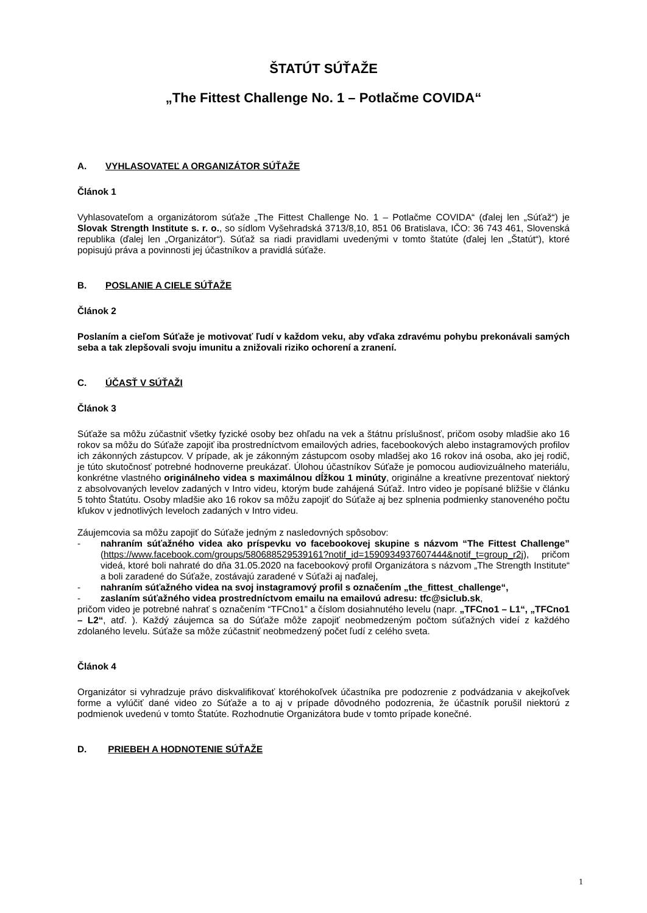ŠTATÚT SÚŤAŽE
„The Fittest Challenge No. 1 – Potlačme COVIDA“
A. VYHLASOVATEĽ A ORGANIZÁTOR SÚŤAŽE
Článok 1
Vyhlasovateľom a organizátorom súťaže „The Fittest Challenge No. 1 – Potlačme COVIDA“ (ďalej len „Súťaž“) je Slovak Strength Institute s. r. o., so sídlom Vyšehradská 3713/8,10, 851 06 Bratislava, IČO: 36 743 461, Slovenská republika (ďalej len „Organizátor“). Súťaž sa riadi pravidlami uvedenými v tomto štatúte (ďalej len „Štatút“), ktoré popisujú práva a povinnosti jej účastníkov a pravidlá súťaže.
B. POSLANIE A CIELE SÚŤAŽE
Článok 2
Poslaním a cieľom Súťaže je motivovať ľudí v každom veku, aby vďaka zdravému pohybu prekonávali samých seba a tak zlepšovali svoju imunitu a znižovali riziko ochorení a zranení.
C. ÚČASŤ V SÚŤAŽI
Článok 3
Súťaže sa môžu zúčastniť všetky fyzické osoby bez ohľadu na vek a štátnu príslušnosť, pričom osoby mladšie ako 16 rokov sa môžu do Súťaže zapojiť iba prostredníctvom emailových adries, facebookových alebo instagramových profilov ich zákonných zástupcov. V prípade, ak je zákonným zástupcom osoby mladšej ako 16 rokov iná osoba, ako jej rodič, je túto skutočnosť potrebné hodnoverne preukázať. Úlohou účastníkov Súťaže je pomocou audiovizuálneho materiálu, konkrétne vlastného originálneho videa s maximálnou dĺžkou 1 minúty, originálne a kreatívne prezentovať niektorý z absolvovaných levelov zadaných v Intro videu, ktorým bude zahájená Súťaž. Intro video je popísané bližšie v článku 5 tohto Štatútu. Osoby mladšie ako 16 rokov sa môžu zapojiť do Súťaže aj bez splnenia podmienky stanoveného počtu kľukov v jednotlivých leveloch zadaných v Intro videu.
Záujemcovia sa môžu zapojiť do Súťaže jedným z nasledovných spôsobov:
- nahraním súťažného videa ako príspevku vo facebookovej skupine s názvom “The Fittest Challenge” (https://www.facebook.com/groups/580688529539161?notif_id=1590934937607444&notif_t=group_r2j), pričom videá, ktoré boli nahraté do dňa 31.05.2020 na facebookový profil Organizátora s názvom „The Strength Institute“ a boli zaradené do Súťaže, zostávajú zaradené v Súťaži aj naďalej,
- nahraním súťažného videa na svoj instagramový profil s označením „the_fittest_challenge“,
- zaslaním súťažného videa prostredníctvom emailu na emailovú adresu: tfc@siclub.sk,
pričom video je potrebné nahrať s označením “TFCno1” a číslom dosiahnutého levelu (napr. „TFCno1 – L1“, „TFCno1 – L2“, atď. ). Každý záujemca sa do Súťaže môže zapojiť neobmedzeným počtom súťažných videí z každého zdolaného levelu. Súťaže sa môže zúčastniť neobmedzený počet ľudí z celého sveta.
Článok 4
Organizátor si vyhradzuje právo diskvalifikovať ktoréhokoľvek účastníka pre podozrenie z podvádzania v akejkoľvek forme a vylúčiť dané video zo Súťaže a to aj v prípade dôvodného podozrenia, že účastník porušil niektorú z podmienok uvedenú v tomto Štatúte. Rozhodnutie Organizátora bude v tomto prípade konečné.
D. PRIEBEH A HODNOTENIE SÚŤAŽE
1